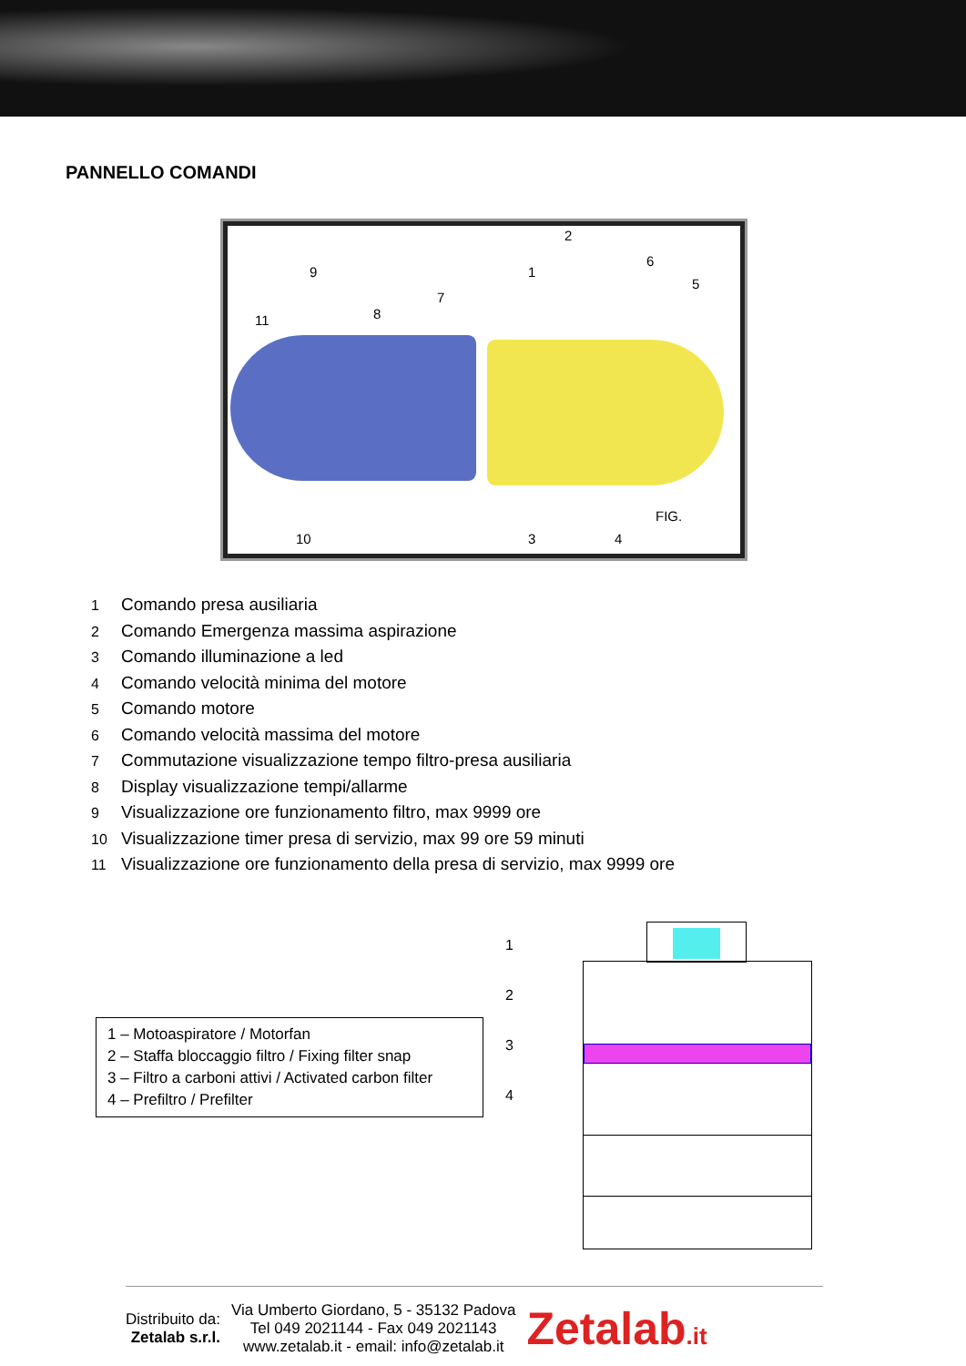PANNELLO COMANDI
2
6
9 1
5
7
8 11
FIG.
10 3 4
1 Comando presa ausiliaria
2 Comando Emergenza massima aspirazione
3 Comando illuminazione a led
4 Comando velocità minima del motore
5 Comando motore
6 Comando velocità massima del motore
7 Commutazione visualizzazione tempo filtro-presa ausiliaria
8 Display visualizzazione tempi/allarme
9 Visualizzazione ore funzionamento filtro, max 9999 ore
10 Visualizzazione timer presa di servizio, max 99 ore 59 minuti
11 Visualizzazione ore funzionamento della presa di servizio, max 9999 ore
1 – Motoaspiratore / Motorfan
2 – Staffa bloccaggio filtro / Fixing filter snap
3 – Filtro a carboni attivi / Activated carbon filter
4 – Prefiltro / Prefilter
1
2
3
4
Distribuito da:
Zetalab s.r.l.
Via Umberto Giordano, 5 - 35132 Padova
Tel 049 2021144 - Fax 049 2021143
www.zetalab.it - email: info@zetalab.it
Zetalab.it